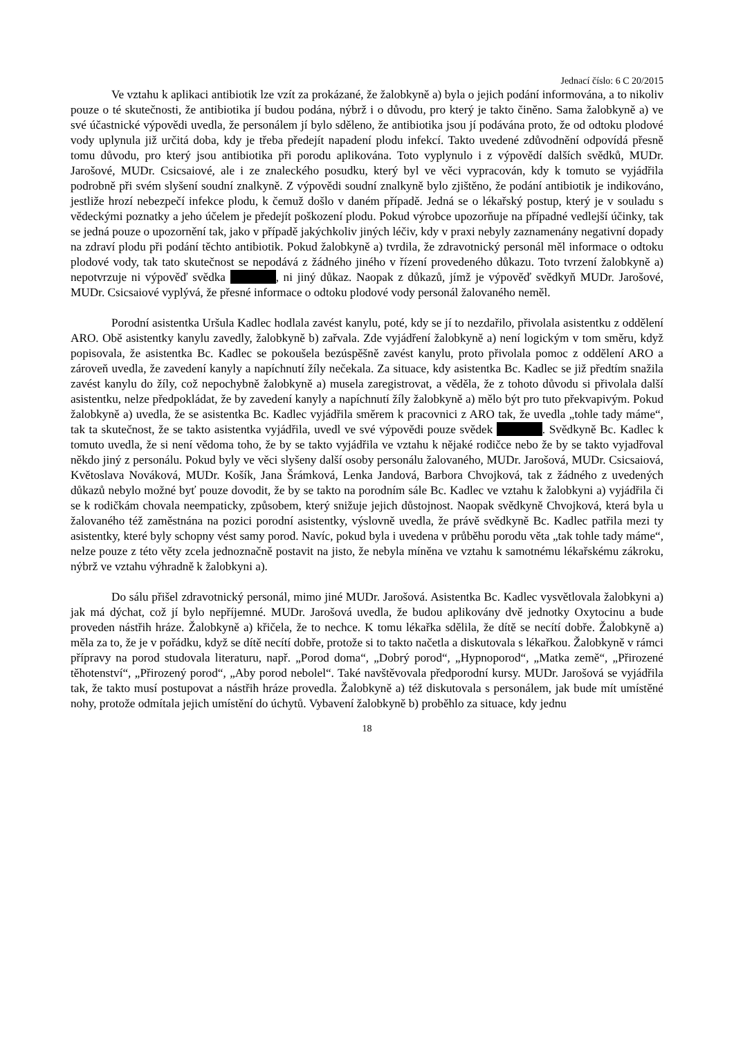Jednací číslo: 6 C 20/2015
Ve vztahu k aplikaci antibiotik lze vzít za prokázané, že žalobkyně a) byla o jejich podání informována, a to nikoliv pouze o té skutečnosti, že antibiotika jí budou podána, nýbrž i o důvodu, pro který je takto činěno. Sama žalobkyně a) ve své účastnické výpovědi uvedla, že personálem jí bylo sděleno, že antibiotika jsou jí podávána proto, že od odtoku plodové vody uplynula již určitá doba, kdy je třeba předejít napadení plodu infekcí. Takto uvedené zdůvodnění odpovídá přesně tomu důvodu, pro který jsou antibiotika při porodu aplikována. Toto vyplynulo i z výpovědí dalších svědků, MUDr. Jarošové, MUDr. Csicsaiové, ale i ze znaleckého posudku, který byl ve věci vypracován, kdy k tomuto se vyjádřila podrobně při svém slyšení soudní znalkyně. Z výpovědi soudní znalkyně bylo zjištěno, že podání antibiotik je indikováno, jestliže hrozí nebezpečí infekce plodu, k čemuž došlo v daném případě. Jedná se o lékařský postup, který je v souladu s vědeckými poznatky a jeho účelem je předejít poškození plodu. Pokud výrobce upozorňuje na případné vedlejší účinky, tak se jedná pouze o upozornění tak, jako v případě jakýchkoliv jiných léčiv, kdy v praxi nebyly zaznamenány negativní dopady na zdraví plodu při podání těchto antibiotik. Pokud žalobkyně a) tvrdila, že zdravotnický personál měl informace o odtoku plodové vody, tak tato skutečnost se nepodává z žádného jiného v řízení provedeného důkazu. Toto tvrzení žalobkyně a) nepotvrzuje ni výpověď svědka , ni jiný důkaz. Naopak z důkazů, jímž je výpověď svědkyň MUDr. Jarošové, MUDr. Csicsaiové vyplývá, že přesné informace o odtoku plodové vody personál žalovaného neměl.
Porodní asistentka Uršula Kadlec hodlala zavést kanylu, poté, kdy se jí to nezdařilo, přivolala asistentku z oddělení ARO. Obě asistentky kanylu zavedly, žalobkyně b) zařvala. Zde vyjádření žalobkyně a) není logickým v tom směru, když popisovala, že asistentka Bc. Kadlec se pokoušela bezúspěšně zavést kanylu, proto přivolala pomoc z oddělení ARO a zároveň uvedla, že zavedení kanyly a napíchnutí žíly nečekala. Za situace, kdy asistentka Bc. Kadlec se již předtím snažila zavést kanylu do žíly, což nepochybně žalobkyně a) musela zaregistrovat, a věděla, že z tohoto důvodu si přivolala další asistentku, nelze předpokládat, že by zavedení kanyly a napíchnutí žíly žalobkyně a) mělo být pro tuto překvapivým. Pokud žalobkyně a) uvedla, že se asistentka Bc. Kadlec vyjádřila směrem k pracovnici z ARO tak, že uvedla „tohle tady máme“, tak ta skutečnost, že se takto asistentka vyjádřila, uvedl ve své výpovědi pouze svědek . Svědkyně Bc. Kadlec k tomuto uvedla, že si není vědoma toho, že by se takto vyjádřila ve vztahu k nějaké rodičce nebo že by se takto vyjadřoval někdo jiný z personálu. Pokud byly ve věci slyšeny další osoby personálu žalovaného, MUDr. Jarošová, MUDr. Csicsaiová, Květoslava Nováková, MUDr. Košík, Jana Šrámková, Lenka Jandová, Barbora Chvojková, tak z žádného z uvedených důkazů nebylo možné byť pouze dovodit, že by se takto na porodním sále Bc. Kadlec ve vztahu k žalobkyni a) vyjádřila či se k rodičkám chovala neempaticky, způsobem, který snižuje jejich důstojnost. Naopak svědkyně Chvojková, která byla u žalovaného též zaměstnána na pozici porodní asistentky, výslovně uvedla, že právě svědkyně Bc. Kadlec patřila mezi ty asistentky, které byly schopny vést samy porod. Navíc, pokud byla i uvedena v průběhu porodu věta „tak tohle tady máme“, nelze pouze z této věty zcela jednoznačně postavit na jisto, že nebyla míněna ve vztahu k samotnému lékařskému zákroku, nýbrž ve vztahu výhradně k žalobkyni a).
Do sálu přišel zdravotnický personál, mimo jiné MUDr. Jarošová. Asistentka Bc. Kadlec vysvětlovala žalobkyni a) jak má dýchat, což jí bylo nepříjemné. MUDr. Jarošová uvedla, že budou aplikovány dvě jednotky Oxytocinu a bude proveden nástřih hráze. Žalobkyně a) křičela, že to nechce. K tomu lékařka sdělila, že dítě se necítí dobře. Žalobkyně a) měla za to, že je v pořádku, když se dítě necítí dobře, protože si to takto načetla a diskutovala s lékařkou. Žalobkyně v rámci přípravy na porod studovala literaturu, např. „Porod doma“, „Dobrý porod“, „Hypnoporod“, „Matka země“, „Přirozené těhotenství“, „Přirozený porod“, „Aby porod nebolel“. Také navštěvovala předporodní kursy. MUDr. Jarošová se vyjádřila tak, že takto musí postupovat a nástřih hráze provedla. Žalobkyně a) též diskutovala s personálem, jak bude mít umístěné nohy, protože odmítala jejich umístění do úchytů. Vybavení žalobkyně b) proběhlo za situace, kdy jednu
18